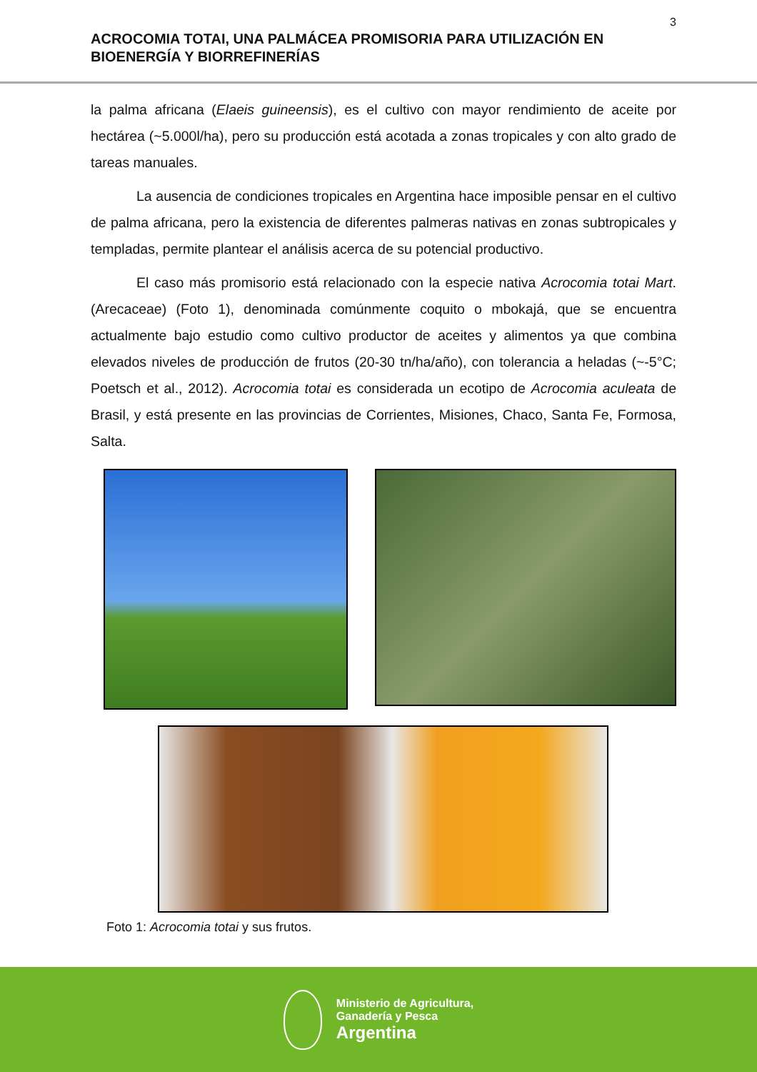3
ACROCOMIA TOTAI, UNA PALMÁCEA PROMISORIA PARA UTILIZACIÓN EN BIOENERGÍA Y BIORREFINERÍAS
la palma africana (Elaeis guineensis), es el cultivo con mayor rendimiento de aceite por hectárea (~5.000l/ha), pero su producción está acotada a zonas tropicales y con alto grado de tareas manuales.
La ausencia de condiciones tropicales en Argentina hace imposible pensar en el cultivo de palma africana, pero la existencia de diferentes palmeras nativas en zonas subtropicales y templadas, permite plantear el análisis acerca de su potencial productivo.
El caso más promisorio está relacionado con la especie nativa Acrocomia totai Mart. (Arecaceae) (Foto 1), denominada comúnmente coquito o mbokajá, que se encuentra actualmente bajo estudio como cultivo productor de aceites y alimentos ya que combina elevados niveles de producción de frutos (20-30 tn/ha/año), con tolerancia a heladas (~-5°C; Poetsch et al., 2012). Acrocomia totai es considerada un ecotipo de Acrocomia aculeata de Brasil, y está presente en las provincias de Corrientes, Misiones, Chaco, Santa Fe, Formosa, Salta.
Foto 1: Acrocomia totai y sus frutos.
Ministerio de Agricultura,
Ganadería y Pesca
Argentina